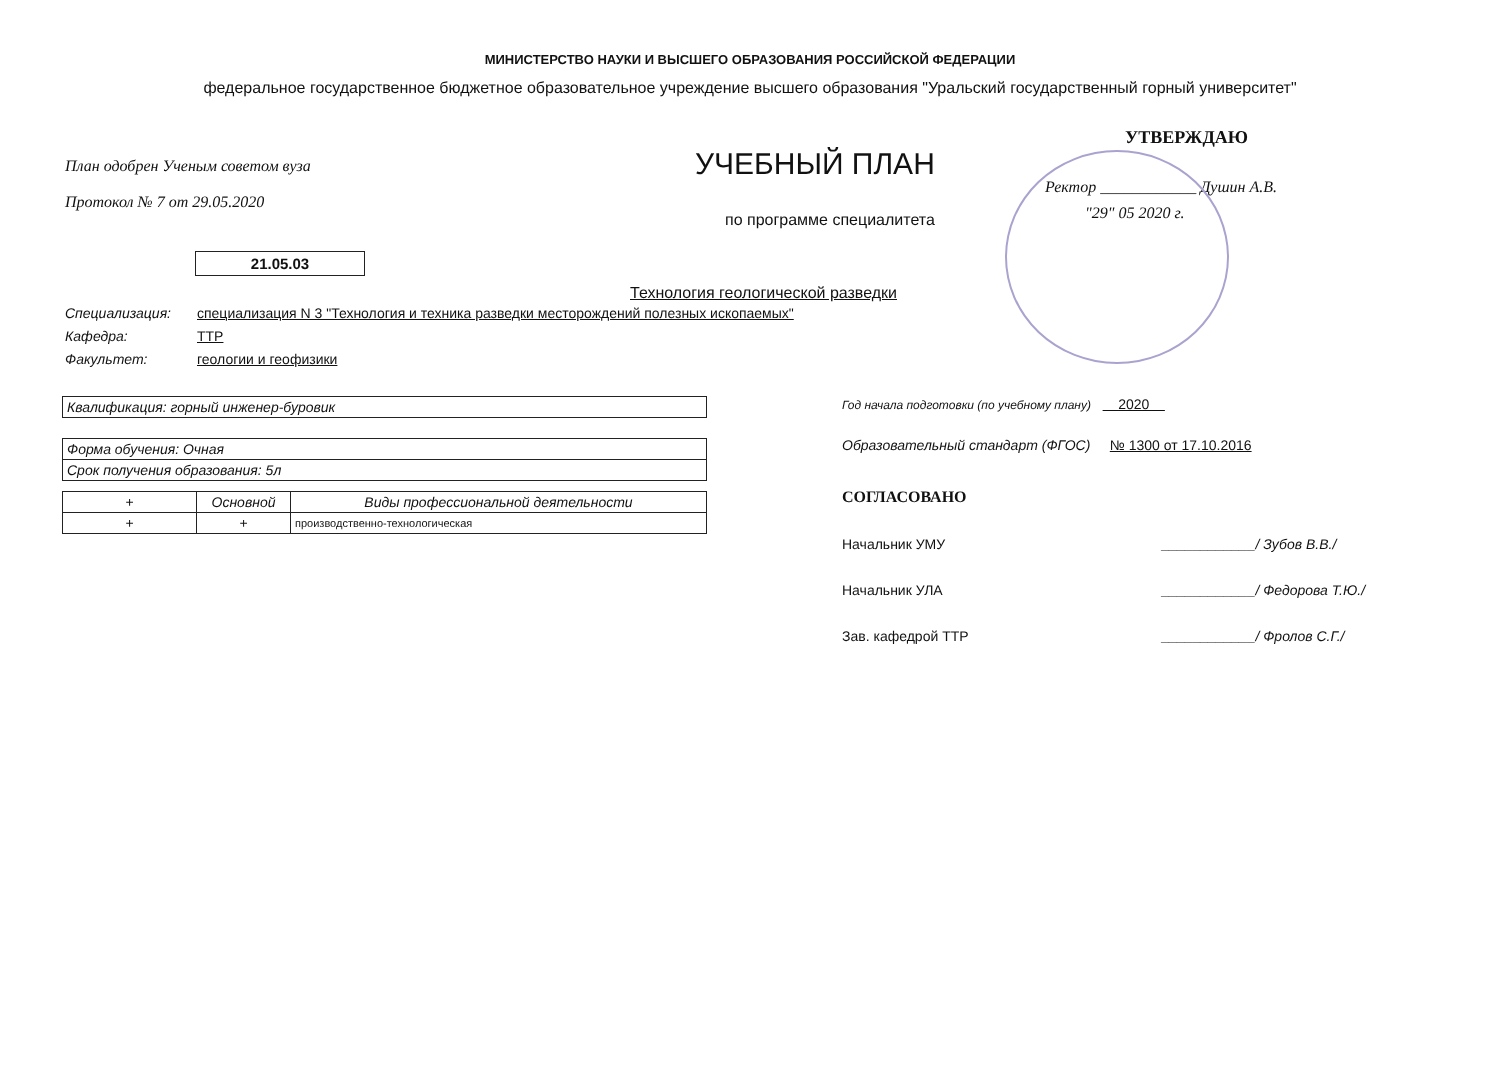МИНИСТЕРСТВО НАУКИ И ВЫСШЕГО ОБРАЗОВАНИЯ РОССИЙСКОЙ ФЕДЕРАЦИИ
федеральное государственное бюджетное образовательное учреждение высшего образования "Уральский государственный горный университет"
План одобрен Ученым советом вуза
Протокол № 7 от 29.05.2020
УЧЕБНЫЙ ПЛАН
по программе специалитета
УТВЕРЖДАЮ
Ректор ____________ Душин А.В.
"29" 05 2020 г.
21.05.03
Технология геологической разведки
Специализация: специализация N 3 "Технология и техника разведки месторождений полезных ископаемых"
Кафедра: ТТР
Факультет: геологии и геофизики
| Квалификация: горный инженер-буровик |
| Форма обучения: Очная |
| Срок получения образования: 5л |
| + | Основной | Виды профессиональной деятельности |
| --- | --- | --- |
| + | + | производственно-технологическая |
Год начала подготовки (по учебному плану) 2020
Образовательный стандарт (ФГОС) № 1300 от 17.10.2016
СОГЛАСОВАНО
Начальник УМУ ____________/ Зубов В.В./
Начальник УЛА ____________/ Федорова Т.Ю./
Зав. кафедрой ТТР ____________/ Фролов С.Г./